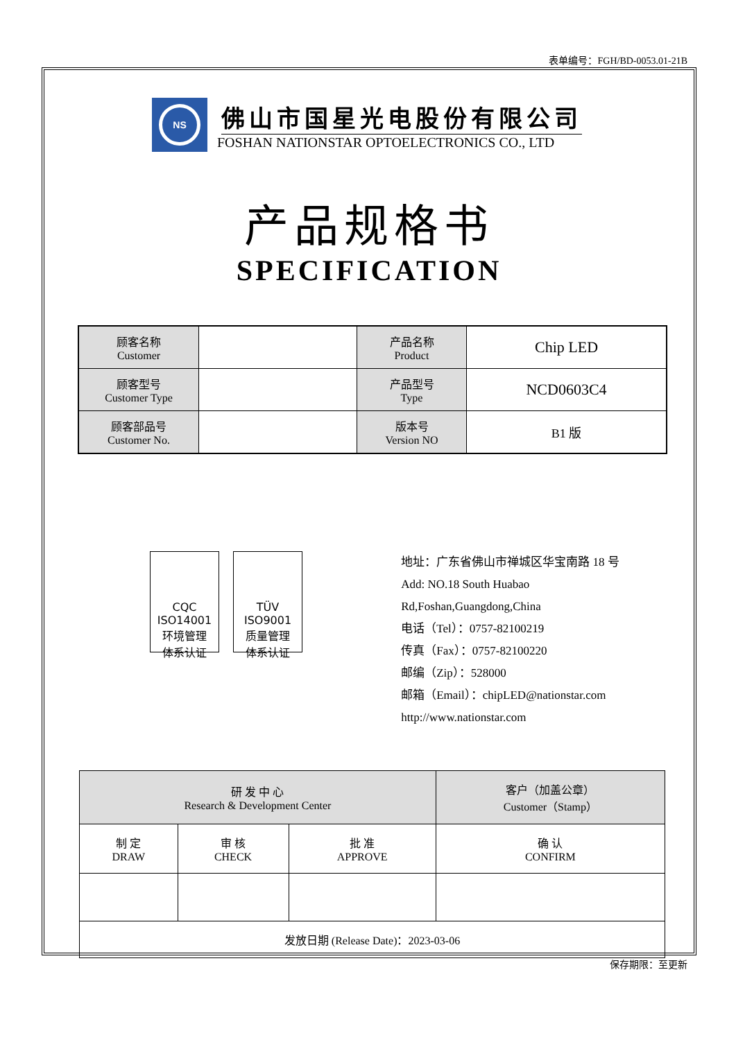表单编号：FGH/BD-0053.01-21B
NS
佛山市国星光电股份有限公司
FOSHAN NATIONSTAR OPTOELECTRONICS CO., LTD
产品规格书
SPECIFICATION
| 顾客名称 Customer | | 产品名称 Product | Chip LED |
| 顾客型号 Customer Type | | 产品型号 Type | NCD0603C4 |
| 顾客部品号 Customer No. | | 版本号 Version NO | B1 版 |
CQC
ISO14001
环境管理
体系认证
TÜV
ISO9001
质量管理
体系认证
地址：广东省佛山市禅城区华宝南路 18 号
Add: NO.18 South Huabao Rd,Foshan,Guangdong,China
电话（Tel）：0757-82100219
传真（Fax）：0757-82100220
邮编（Zip）：528000
邮箱（Email）：chipLED@nationstar.com
http://www.nationstar.com
| 研 发 中 心 Research & Development Center | | | 客户（加盖公章） Customer（Stamp） |
| 制 定 DRAW | 审 核 CHECK | 批 准 APPROVE | 确 认 CONFIRM |
| 发放日期 (Release Date)：2023-03-06 | | | |
保存期限：至更新